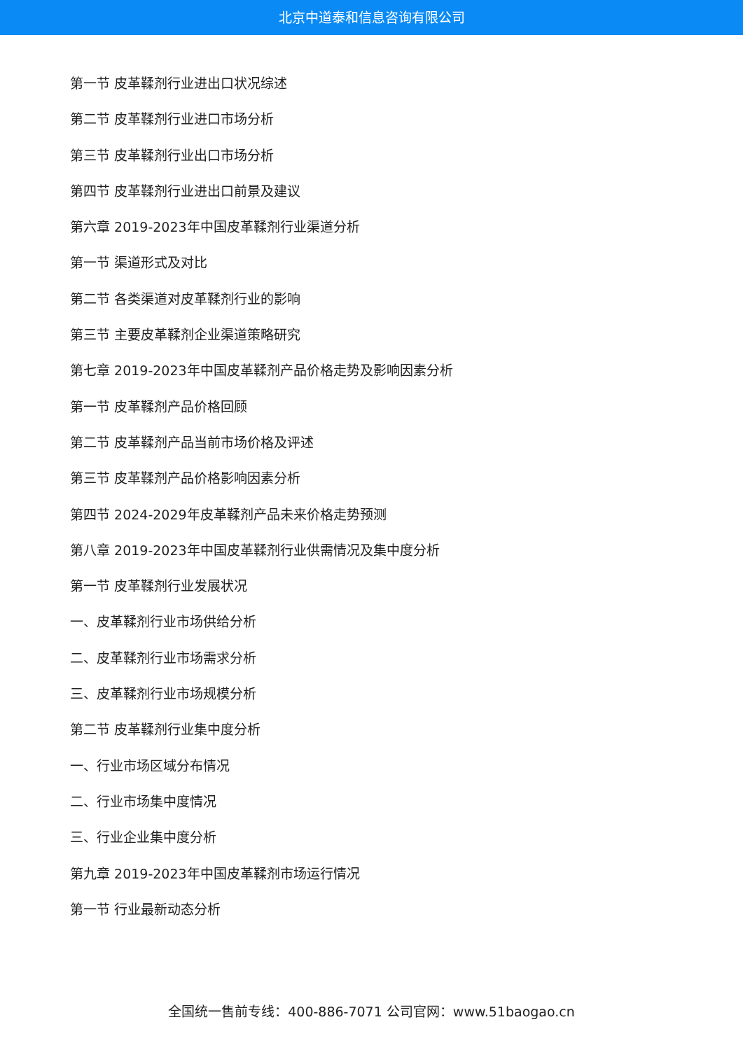北京中道泰和信息咨询有限公司
第一节 皮革鞣剂行业进出口状况综述
第二节 皮革鞣剂行业进口市场分析
第三节 皮革鞣剂行业出口市场分析
第四节 皮革鞣剂行业进出口前景及建议
第六章 2019-2023年中国皮革鞣剂行业渠道分析
第一节 渠道形式及对比
第二节 各类渠道对皮革鞣剂行业的影响
第三节 主要皮革鞣剂企业渠道策略研究
第七章 2019-2023年中国皮革鞣剂产品价格走势及影响因素分析
第一节 皮革鞣剂产品价格回顾
第二节 皮革鞣剂产品当前市场价格及评述
第三节 皮革鞣剂产品价格影响因素分析
第四节 2024-2029年皮革鞣剂产品未来价格走势预测
第八章 2019-2023年中国皮革鞣剂行业供需情况及集中度分析
第一节 皮革鞣剂行业发展状况
一、皮革鞣剂行业市场供给分析
二、皮革鞣剂行业市场需求分析
三、皮革鞣剂行业市场规模分析
第二节 皮革鞣剂行业集中度分析
一、行业市场区域分布情况
二、行业市场集中度情况
三、行业企业集中度分析
第九章 2019-2023年中国皮革鞣剂市场运行情况
第一节 行业最新动态分析
全国统一售前专线：400-886-7071 公司官网：www.51baogao.cn